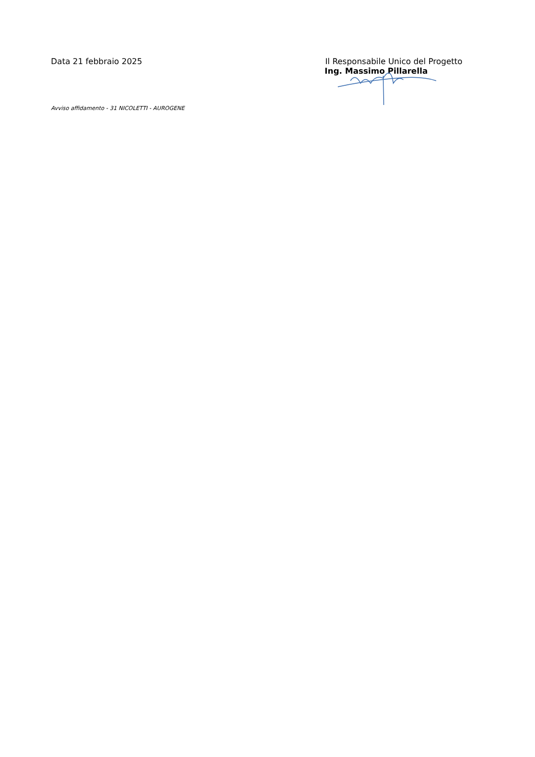Data 21 febbraio 2025 Il Responsabile Unico del Progetto
Ing. Massimo Pillarella
Avviso affidamento - 31 NICOLETTI - AUROGENE